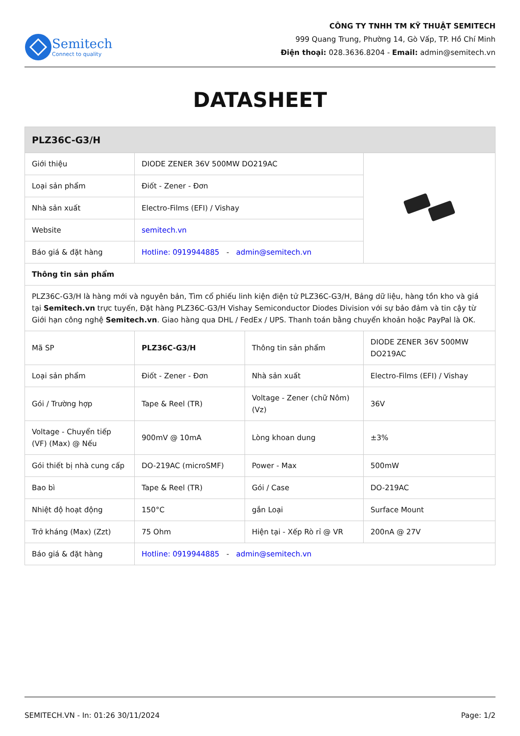Semitech
Connect to quality
CÔNG TY TNHH TM KỸ THUẬT SEMITECH
999 Quang Trung, Phường 14, Gò Vấp, TP. Hồ Chí Minh
Điện thoại: 028.3636.8204 - Email: admin@semitech.vn
DATASHEET
| PLZ36C-G3/H | | | |
| --- | --- | --- | --- |
| Giới thiệu | DIODE ZENER 36V 500MW DO219AC | | |
| Loại sản phẩm | Điốt - Zener - Đơn | | |
| Nhà sản xuất | Electro-Films (EFI) / Vishay | | |
| Website | semitech.vn | | |
| Báo giá & đặt hàng | Hotline: 0919944885 - admin@semitech.vn | | |
| Thông tin sản phẩm | | | |
| PLZ36C-G3/H là hàng mới và nguyên bản, Tìm cổ phiếu linh kiện điện tử PLZ36C-G3/H, Bảng dữ liệu, hàng tồn kho và giá tại Semitech.vn trực tuyến, Đặt hàng PLZ36C-G3/H Vishay Semiconductor Diodes Division với sự bảo đảm và tin cậy từ Giới hạn công nghệ Semitech.vn . Giao hàng qua DHL / FedEx / UPS. Thanh toán bằng chuyển khoản hoặc PayPal là OK. | | | |
| Mã SP | PLZ36C-G3/H | Thông tin sản phẩm | DIODE ZENER 36V 500MW DO219AC |
| Loại sản phẩm | Điốt - Zener - Đơn | Nhà sản xuất | Electro-Films (EFI) / Vishay |
| Gói / Trường hợp | Tape & Reel (TR) | Voltage - Zener (chữ Nôm) (Vz) | 36V |
| Voltage - Chuyển tiếp (VF) (Max) @ Nếu | 900mV @ 10mA | Lòng khoan dung | ±3% |
| Gói thiết bị nhà cung cấp | DO-219AC (microSMF) | Power - Max | 500mW |
| Bao bì | Tape & Reel (TR) | Gói / Case | DO-219AC |
| Nhiệt độ hoạt động | 150°C | gắn Loại | Surface Mount |
| Trở kháng (Max) (Zzt) | 75 Ohm | Hiện tại - Xếp Rò rỉ @ VR | 200nA @ 27V |
| Báo giá & đặt hàng | Hotline: 0919944885 - admin@semitech.vn | | |
SEMITECH.VN - In: 01:26 30/11/2024 Page: 1/2